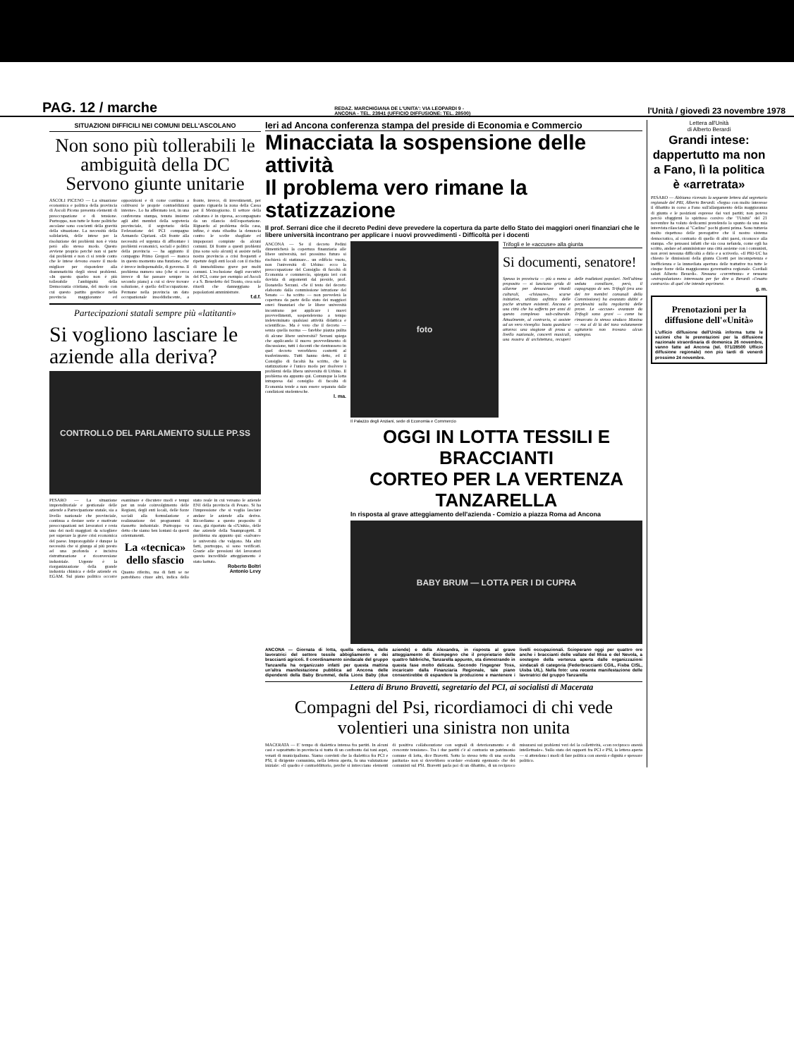PAG. 12 / marche REDAZ. MARCHIGIANA DE L'UNITA': VIA LEOPARDI 9 -
ANCONA - TEL. 23941 (UFFICIO DIFFUSIONE: TEL. 28500) l'Unità / giovedì 23 novembre 1978
SITUAZIONI DIFFICILI NEI COMUNI DELL'ASCOLANO
Non sono più tollerabili le ambiguità della DC Servono giunte unitarie
ASCOLI PICENO — La situazione economica e politica della provincia di Ascoli Piceno presenta elementi di preoccupazione e di tensione. Purtroppo, non tutte le forze politiche ascolane sono coscienti della gravità della situazione. La necessità della solidarietà, delle intese per la risoluzione dei problemi non è vista però allo stesso modo. Questo avviene proprio perché non si parte dai problemi e non ci si rende conto che le intese devono essere il modo migliore per rispondere alla drammaticità degli stessi problemi. «In questo quadro non è più tollerabile l'ambiguità della Democrazia cristiana, del modo con cui questo partito gestisce nella provincia maggioranze ed opposizioni e di come continua a coltivarsi le proprie contraddizioni interne». Lo ha affermato ieri, in una conferenza stampa, tenuta insieme agli altri membri della segreteria provinciale, il segretario della Federazione del PCI compagno Armando Cipriani. «Di fronte alla necessità ed urgenza di affrontare i problemi economici, sociali e politici della provincia — ha aggiunto il compagno Primo Gregori — manca in questo momento una funzione, che è invece indispensabile, di governo. Il problema numero uno (che si cerca invece di far passare sempre in secondo piano) a cui si deve trovare soluzione, è quello dell'occupazione. Permane nella provincia un dato occupazionale insoddisfacente, a fronte, invece, di investimenti, per quanto riguarda la zona della Cassa per il Mezzogiorno. Il settore della calzatura è in ripresa, accompagnato da un rilancio dell'esportazione. Riguardo al problema della casa, infine, è stata ribadita la denuncia contro le scelte sbagliate ed impoporari compiute da alcuni comuni. Di fronte a questi problemi (ma sono solo alcuni) si assiste nella nostra provincia a crisi frequenti e ripetute degli enti locali con il rischio di immobilismo grave per molti comuni. L'esclusione dagli esecutivi del PCI, come per esempio ad Ascoli e a S. Benedetto del Tronto, crea solo ritardi che danneggiano le popolazioni amministrate.
f.d.f.
Partecipazioni statali sempre più «latitanti»
Si vogliono lasciare le aziende alla deriva?
CONTROLLO DEL PARLAMENTO SULLE PP.SS
PESARO — La situazione imprenditoriale e gestionale delle aziende a Partecipazione statale, sia a livello nazionale che provinciale, continua a destare serie e motivate preoccupazioni nei lavoratori e resta uno dei nodi maggiori da sciogliere per superare la grave crisi economica del paese. Improrogabile è dunque la necessità che si giunga al più presto ad una profonda e incisiva ristrutturazione e riconversione industriale. Urgente è la riorganizzazione della grande industria chimica e delle aziende ex EGAM. Sul piano politico occorre esaminare e discutere modi e tempi per un reale coinvolgimento delle Regioni, degli enti locali, delle forze sociali alla formulazione e realizzazione dei programmi di riassetto industriale. Purtroppo va detto che siamo ben lontani da questi orientamenti.
La «tecnica» dello sfascio
Quanto riferito, ma di fatti se ne potrebbero citare altri, indica dello stato reale in cui versano le aziende ENI della provincia di Pesaro. Si ha l'impressione che si voglia lasciare andare le aziende alla deriva. Ricordiamo a questo proposito il caso, già riportato da «l'Unità», delle due aziende della Snamprogetti. Il problema sta appunto qui: «salvare» le università che valgono. Ma altri fatti, purtroppo, si sono verificati. Grazie alle pressioni dei lavoratori questo incredibile atteggiamento è stato battuto.
Roberto Boltri
Antonio Levy
Ieri ad Ancona conferenza stampa del preside di Economia e Commercio
Minacciata la sospensione delle attività
Il problema vero rimane la statizzazione
Il prof. Serrani dice che il decreto Pedini deve prevedere la copertura da parte dello Stato dei maggiori oneri finanziari che le libere università incontrano per applicare i nuovi provvedimenti - Difficoltà per i docenti
ANCONA — Se il decreto Pedini dimenticherà la copertura finanziaria alle libere università, nel prossimo futuro si rischierà di statizzare... un edificio vuoto, non l'università di Urbino: ecco la preoccupazione del Consiglio di facoltà di Economia e commercio, spiegata ieri con dovizia di argomenti dal preside, prof. Donatello Serrani. «Se il testo del decreto elaborato dalla commissione istruzione del Senato — ha scritto — non prevederà la copertura da parte dello stato dei maggiori oneri finanziari che le libere università incontrano per applicare i nuovi provvedimenti, sospenderemo a tempo indeterminato qualsiasi attività didattica e scientifica». Ma è vero che il decreto — senza quella norma — farebbe piazza pulita di alcune libere università? Serrani spiega che applicando il nuovo provvedimento di discussione, tutti i docenti che rientrassero in quel decreto verrebbero costretti al trasferimento. Tutti hanno detto, ed il Consiglio di facoltà ha scritto, che la statizzazione è l'unico modo per risolvere i problemi della libera università di Urbino. Il problema sta appunto qui. Comunque la lotta intrapresa dal consiglio di facoltà di Economia tende a non essere separata dalle condizioni studentesche.
l. ma.
foto
Il Palazzo degli Anziani, sede di Economia e Commercio
Trifogli e le «accuse» alla giunta
Si documenti, senatore!
Spesso in provincia — più o meno a proposito — si lanciano grida di allarme per denunciare ritardi culturali, «chiusure», scarse iniziative, utilizzo asfittico delle poche strutture esistenti. Ancona e una città che ha sofferto per anni di questo complesso sub-culturale. Attualmente, al contrario, si assiste ad un vero risveglio: basta guardarsi attorno: una stagione di prosa a livello nazionale, concerti musicali, una mostra di architettura, recuperi delle tradizioni popolari. Nell'ultima seduta consiliare, però, il capogruppo dc sen. Trifogli (era uno dei tre membri comunali della Commissione) ha avanzato dubbi e perplessità sulla regolarità delle prove. Le «accuse» avanzate da Trifogli sono gravi — come ha rimarcato lo stesso sindaco Monina — ma al di là del tono volutamente agitatorio non trovano alcun sostegno.
OGGI IN LOTTA TESSILI E BRACCIANTI
CORTEO PER LA VERTENZA TANZARELLA
In risposta al grave atteggiamento dell'azienda - Comizio a piazza Roma ad Ancona
BABY BRUM — LOTTA PER I DI CUPRA
ANCONA — Giornata di lotta, quella odierna, delle lavoratrici del settore tessile abbigliamento e dei braccianti agricoli. Il coordinamento sindacale del gruppo Tanzarella ha organizzato infatti per questa mattina un'altra manifestazione pubblica ad Ancona delle dipendenti della Baby Brummel, della Lions Baby (due aziende) e della Alexandra, in risposta al grave atteggiamento di disimpegno che il proprietario delle quattro fabbriche, Tanzarella appunto, sta dimostrando in questa fase molto delicata. Secondo l'ingegner Toss, incaricato dalla Finanziaria Regionale, tale piano consentirebbe di espandere la produzione e mantenere i livelli occupazionali. Scioperano oggi per quattro ore anche i braccianti delle vallate del Misa e del Nevola, a sostegno della vertenza aperta dalle organizzazioni sindacali di categoria (Federbraccianti CGIL, Fisba CISL, Uisba UIL). Nella foto: una recente manifestazione delle lavoratrici del gruppo Tanzarella
Lettera di Bruno Bravetti, segretario del PCI, ai socialisti di Macerata
Compagni del Psi, ricordiamoci di chi vede volentieri una sinistra non unita
MACERATA — E' tempo di dialettica intensa fra partiti. In alcuni casi e soprattutto in provincia si tratta di un confronto dai toni aspri, venati di municipalismo. Siamo convinti che la dialettica fra PCI e PSI, il dirigente comunista, nella lettera aperta, fa una valutazione iniziale: «Il quadro è contraddittorio, perché si intrecciano elementi di positiva collaborazione con segnali di deterioramento e di crescente tensione». Tra i due partiti c'è al contrario un patrimonio comune di lotta, dice Bravetti. Sotto lo stesso tetto di una «scelta paritaria» non si dovrebbero scordare «volontà egemoni» che dei comunisti sul PSI. Bravetti parla poi di un dibattito, di un reciproco misurarsi sui problemi veri del la collettività, «con reciproco onestà intellettuale». Sullo stato dei rapporti fra PCI e PSI, la lettera aperta — si attendono i modi di fare politica con onestà e dignità e spessore politico.
Lettera all'Unità
di Alberto Berardi
Grandi intese: dappertutto ma non a Fano, lì la politica è «arretrata»
PESARO — Abbiamo ricevuto la seguente lettera dal segretario regionale del PRI, Alberto Berardi. «Seguo con molto interesse il dibattito in corso a Fano sull'allargamento della maggioranza di giunta e le posizioni espresse dai vari partiti; non poteva perciò sfuggirmi lo spiritoso corsivo che "l'Unità" del 21 novembre ha voluto dedicarmi prendendo lo spunto da una mia intervista rilasciata al "Carlino" pochi giorni prima. Sono tuttavia molto rispettoso delle prerogative che il nostro sistema democratico, al contrario di quello di altri paesi, riconosce alla stampa. «Se pensassi infatti che sia cosa nefanda, come egli ha scritto, andare ad amministrare una città assieme con i comunisti, non avrei nessuna difficoltà a dirlo e a scriverlo. «Il PRI-UC ha chiesto le dimissioni della giunta Cicetti per incompetenza e inefficienza e la immediata apertura delle trattative tra tutte le cinque forze della maggioranza governativa regionale. Cordiali saluti Alberto Berardi». Nessuna «correttezza» e nessuna «estrapolazione» interessata per far dire a Berardi «l'esatto contrario» di quel che intende esprimere.
g. m.
Prenotazioni per la diffusione dell'«Unità»
L'ufficio diffusione dell'Unità informa tutte le sezioni che le prenotazioni per la diffusione nazionale straordinaria di domenica 26 novembre, vanno fatte ad Ancona (tel. 071/28500 Ufficio diffusione regionale) non più tardi di venerdì prossimo 24 novembre.